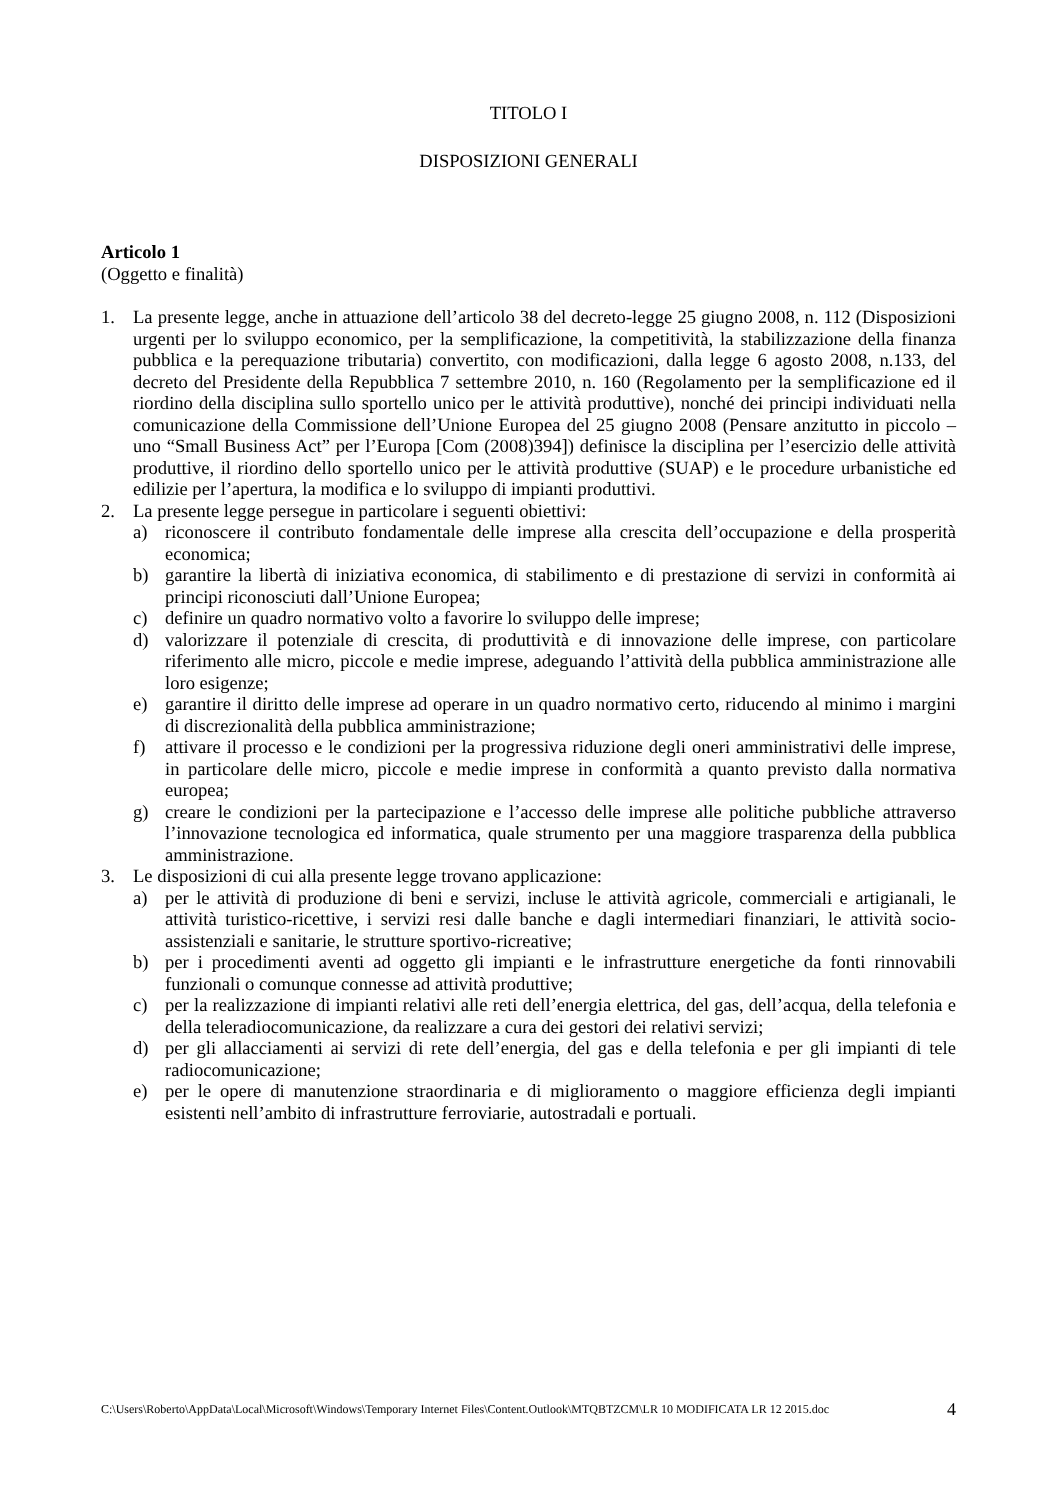TITOLO I
DISPOSIZIONI GENERALI
Articolo 1
(Oggetto e finalità)
1. La presente legge, anche in attuazione dell’articolo 38 del decreto-legge 25 giugno 2008, n. 112 (Disposizioni urgenti per lo sviluppo economico, per la semplificazione, la competitività, la stabilizzazione della finanza pubblica e la perequazione tributaria) convertito, con modificazioni, dalla legge 6 agosto 2008, n.133, del decreto del Presidente della Repubblica 7 settembre 2010, n. 160 (Regolamento per la semplificazione ed il riordino della disciplina sullo sportello unico per le attività produttive), nonché dei principi individuati nella comunicazione della Commissione dell’Unione Europea del 25 giugno 2008 (Pensare anzitutto in piccolo – uno “Small Business Act” per l’Europa [Com (2008)394]) definisce la disciplina per l’esercizio delle attività produttive, il riordino dello sportello unico per le attività produttive (SUAP) e le procedure urbanistiche ed edilizie per l’apertura, la modifica e lo sviluppo di impianti produttivi.
2. La presente legge persegue in particolare i seguenti obiettivi:
a) riconoscere il contributo fondamentale delle imprese alla crescita dell’occupazione e della prosperità economica;
b) garantire la libertà di iniziativa economica, di stabilimento e di prestazione di servizi in conformità ai principi riconosciuti dall’Unione Europea;
c) definire un quadro normativo volto a favorire lo sviluppo delle imprese;
d) valorizzare il potenziale di crescita, di produttività e di innovazione delle imprese, con particolare riferimento alle micro, piccole e medie imprese, adeguando l’attività della pubblica amministrazione alle loro esigenze;
e) garantire il diritto delle imprese ad operare in un quadro normativo certo, riducendo al minimo i margini di discrezionalità della pubblica amministrazione;
f) attivare il processo e le condizioni per la progressiva riduzione degli oneri amministrativi delle imprese, in particolare delle micro, piccole e medie imprese in conformità a quanto previsto dalla normativa europea;
g) creare le condizioni per la partecipazione e l’accesso delle imprese alle politiche pubbliche attraverso l’innovazione tecnologica ed informatica, quale strumento per una maggiore trasparenza della pubblica amministrazione.
3. Le disposizioni di cui alla presente legge trovano applicazione:
a) per le attività di produzione di beni e servizi, incluse le attività agricole, commerciali e artigianali, le attività turistico-ricettive, i servizi resi dalle banche e dagli intermediari finanziari, le attività socio-assistenziali e sanitarie, le strutture sportivo-ricreative;
b) per i procedimenti aventi ad oggetto gli impianti e le infrastrutture energetiche da fonti rinnovabili funzionali o comunque connesse ad attività produttive;
c) per la realizzazione di impianti relativi alle reti dell’energia elettrica, del gas, dell’acqua, della telefonia e della teleradiocomunicazione, da realizzare a cura dei gestori dei relativi servizi;
d) per gli allacciamenti ai servizi di rete dell’energia, del gas e della telefonia e per gli impianti di tele radiocomunicazione;
e) per le opere di manutenzione straordinaria e di miglioramento o maggiore efficienza degli impianti esistenti nell’ambito di infrastrutture ferroviarie, autostradali e portuali.
C:\Users\Roberto\AppData\Local\Microsoft\Windows\Temporary Internet Files\Content.Outlook\MTQBTZCM\LR 10 MODIFICATA LR 12 2015.doc 4